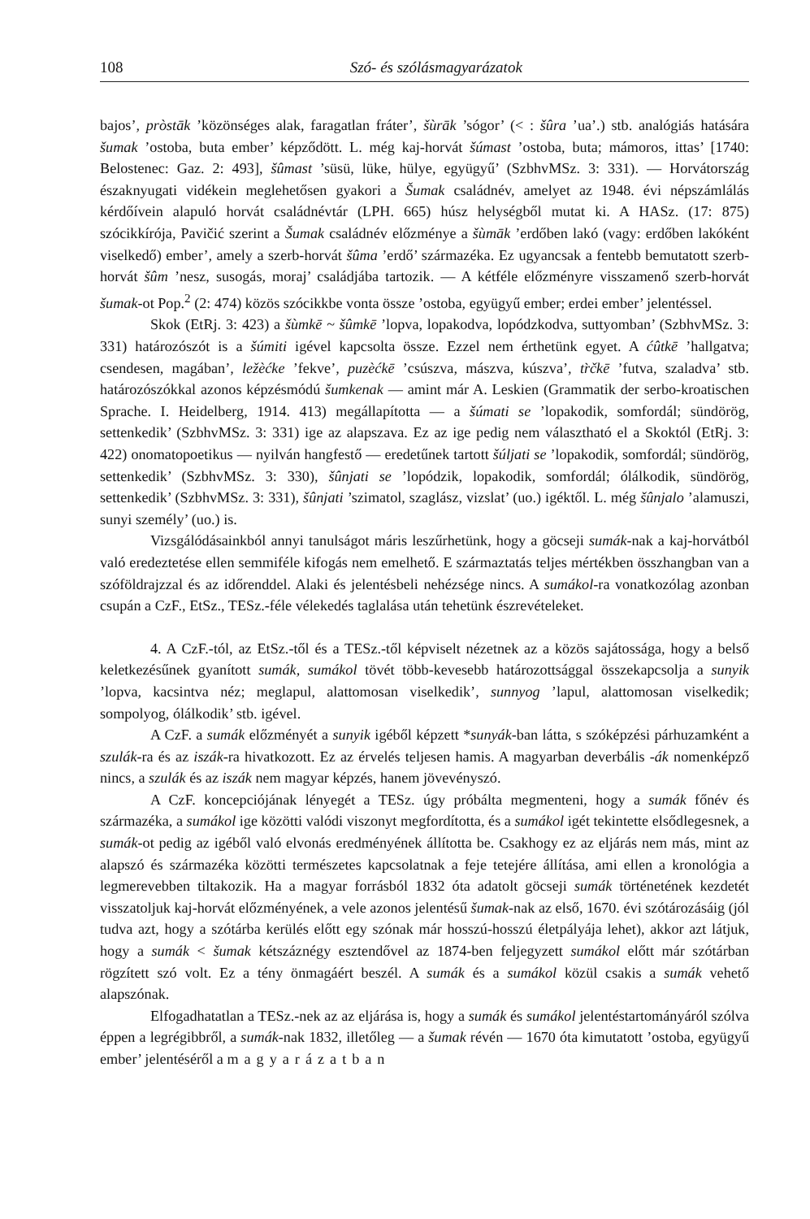108 Szó- és szólásmagyarázatok
bajos’, pròstāk ’közönséges alak, faragatlan fráter’, šùrāk ’sógor’ (< : šûra ’ua’.) stb. analógiás hatására šumak ’ostoba, buta ember’ képződött. L. még kaj-horvát šúmast ’ostoba, buta; mámoros, ittas’ [1740: Belostenec: Gaz. 2: 493], šûmast ’süsü, lüke, hülye, együgyű’ (SzbhvMSz. 3: 331). — Horvátország északnyugati vidékein meglehetősen gyakori a Šumak családnév, amelyet az 1948. évi népszámlálás kérdőívein alapuló horvát családnévtár (LPH. 665) húsz helységből mutat ki. A HASz. (17: 875) szócikkírója, Pavičić szerint a Šumak családnév előzménye a šùmāk ’erdőben lakó (vagy: erdőben lakóként viselkedő) ember’, amely a szerb-horvát šûma ’erdő’ származéka. Ez ugyancsak a fentebb bemutatott szerb-horvát šûm ’nesz, susogás, moraj’ családjába tartozik. — A kétféle előzményre visszamenő szerb-horvát šumak-ot Pop.<sup>2</sup> (2: 474) közös szócikkbe vonta össze ’ostoba, együgyű ember; erdei ember’ jelentéssel.
Skok (EtRj. 3: 423) a šùmkē ~ šûmkē ’lopva, lopakodva, lopódzkodva, suttyomban’ (SzbhvMSz. 3: 331) határozószót is a šúmiti igével kapcsolta össze. Ezzel nem érthetünk egyet. A ćûtkē ’hallgatva; csendesen, magában’, ležèćke ’fekve’, puzèćkē ’csúszva, mászva, kúszva’, tr̀čkē ’futva, szaladva’ stb. határozószókkal azonos képzésmódú šumkenak — amint már A. Leskien (Grammatik der serbo-kroatischen Sprache. I. Heidelberg, 1914. 413) megállapította — a šúmati se ’lopakodik, somfordál; sündörög, settenkedik’ (SzbhvMSz. 3: 331) ige az alapszava. Ez az ige pedig nem választható el a Skoktól (EtRj. 3: 422) onomatopoetikus — nyilván hangfestő — eredetűnek tartott šúljati se ’lopakodik, somfordál; sündörög, settenkedik’ (SzbhvMSz. 3: 330), šûnjati se ’lopódzik, lopakodik, somfordál; ólálkodik, sündörög, settenkedik’ (SzbhvMSz. 3: 331), šûnjati ’szimatol, szaglász, vizslat’ (uo.) igéktől. L. még šûnjalo ’alamuszi, sunyi személy’ (uo.) is.
Vizsgálódásainkból annyi tanulságot máris leszűrhetünk, hogy a göcseji sumák-nak a kaj-horvátból való eredeztetése ellen semmiféle kifogás nem emelhető. E származtatás teljes mértékben összhangban van a szóföldrajzzal és az időrenddel. Alaki és jelentésbeli nehézsége nincs. A sumákol-ra vonatkozólag azonban csupán a CzF., EtSz., TESz.-féle vélekedés taglalása után tehetünk észrevételeket.
4. A CzF.-tól, az EtSz.-től és a TESz.-től képviselt nézetnek az a közös sajátossága, hogy a belső keletkezésűnek gyanított sumák, sumákol tövét több-kevesebb határozottsággal összekapcsolja a sunyik ’lopva, kacsintva néz; meglapul, alattomosan viselkedik’, sunnyog ’lapul, alattomosan viselkedik; sompolyog, ólálkodik’ stb. igével.
A CzF. a sumák előzményét a sunyik igéből képzett *sunyák-ban látta, s szóképzési párhuzamként a szulák-ra és az iszák-ra hivatkozott. Ez az érvelés teljesen hamis. A magyarban deverbális -ák nomenképző nincs, a szulák és az iszák nem magyar képzés, hanem jövevényszó.
A CzF. koncepciójának lényegét a TESz. úgy próbálta megmenteni, hogy a sumák főnév és származéka, a sumákol ige közötti valódi viszonyt megfordította, és a sumákol igét tekintette elsődlegesnek, a sumák-ot pedig az igéből való elvonás eredményének állította be. Csakhogy ez az eljárás nem más, mint az alapszó és származéka közötti természetes kapcsolatnak a feje tetejére állítása, ami ellen a kronológia a legmerevebben tiltakozik. Ha a magyar forrásból 1832 óta adatolt göcseji sumák történetének kezdetét visszatoljuk kaj-horvát előzményének, a vele azonos jelentésű šumak-nak az első, 1670. évi szótározásáig (jól tudva azt, hogy a szótárba kerülés előtt egy szónak már hosszú-hosszú életpályája lehet), akkor azt látjuk, hogy a sumák < šumak kétszáznégy esztendővel az 1874-ben feljegyzett sumákol előtt már szótárban rögzített szó volt. Ez a tény önmagáért beszél. A sumák és a sumákol közül csakis a sumák vehető alapszónak.
Elfogadhatatlan a TESz.-nek az az eljárása is, hogy a sumák és sumákol jelentéstartományáról szólva éppen a legrégibbről, a sumák-nak 1832, illetőleg — a šumak révén — 1670 óta kimutatott ’ostoba, együgyű ember’ jelentéséről a magyarázatban